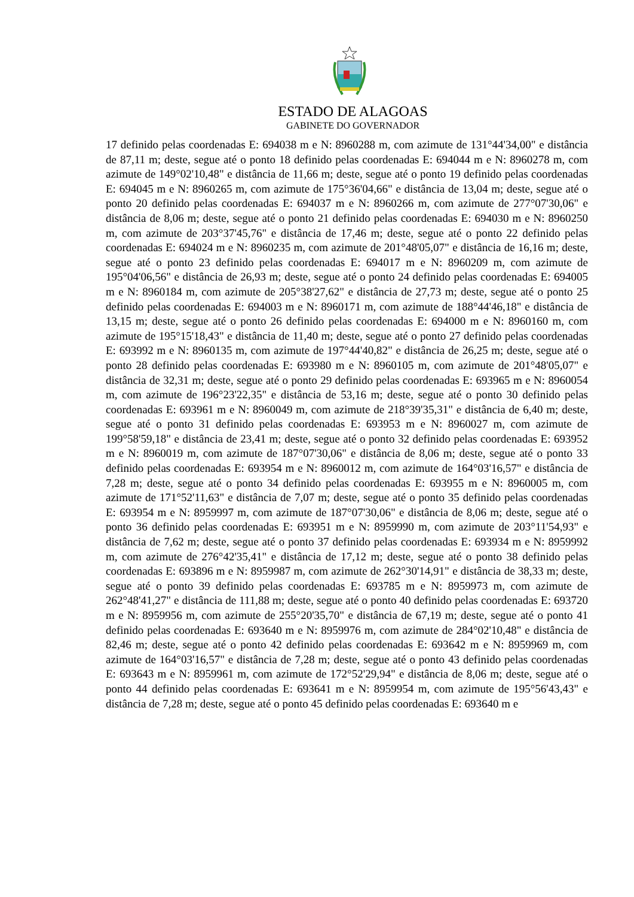ESTADO DE ALAGOAS
GABINETE DO GOVERNADOR
17 definido pelas coordenadas E: 694038 m e N: 8960288 m, com azimute de 131°44'34,00" e distância de 87,11 m; deste, segue até o ponto 18 definido pelas coordenadas E: 694044 m e N: 8960278 m, com azimute de 149°02'10,48" e distância de 11,66 m; deste, segue até o ponto 19 definido pelas coordenadas E: 694045 m e N: 8960265 m, com azimute de 175°36'04,66" e distância de 13,04 m; deste, segue até o ponto 20 definido pelas coordenadas E: 694037 m e N: 8960266 m, com azimute de 277°07'30,06" e distância de 8,06 m; deste, segue até o ponto 21 definido pelas coordenadas E: 694030 m e N: 8960250 m, com azimute de 203°37'45,76" e distância de 17,46 m; deste, segue até o ponto 22 definido pelas coordenadas E: 694024 m e N: 8960235 m, com azimute de 201°48'05,07" e distância de 16,16 m; deste, segue até o ponto 23 definido pelas coordenadas E: 694017 m e N: 8960209 m, com azimute de 195°04'06,56" e distância de 26,93 m; deste, segue até o ponto 24 definido pelas coordenadas E: 694005 m e N: 8960184 m, com azimute de 205°38'27,62" e distância de 27,73 m; deste, segue até o ponto 25 definido pelas coordenadas E: 694003 m e N: 8960171 m, com azimute de 188°44'46,18" e distância de 13,15 m; deste, segue até o ponto 26 definido pelas coordenadas E: 694000 m e N: 8960160 m, com azimute de 195°15'18,43" e distância de 11,40 m; deste, segue até o ponto 27 definido pelas coordenadas E: 693992 m e N: 8960135 m, com azimute de 197°44'40,82" e distância de 26,25 m; deste, segue até o ponto 28 definido pelas coordenadas E: 693980 m e N: 8960105 m, com azimute de 201°48'05,07" e distância de 32,31 m; deste, segue até o ponto 29 definido pelas coordenadas E: 693965 m e N: 8960054 m, com azimute de 196°23'22,35" e distância de 53,16 m; deste, segue até o ponto 30 definido pelas coordenadas E: 693961 m e N: 8960049 m, com azimute de 218°39'35,31" e distância de 6,40 m; deste, segue até o ponto 31 definido pelas coordenadas E: 693953 m e N: 8960027 m, com azimute de 199°58'59,18" e distância de 23,41 m; deste, segue até o ponto 32 definido pelas coordenadas E: 693952 m e N: 8960019 m, com azimute de 187°07'30,06" e distância de 8,06 m; deste, segue até o ponto 33 definido pelas coordenadas E: 693954 m e N: 8960012 m, com azimute de 164°03'16,57" e distância de 7,28 m; deste, segue até o ponto 34 definido pelas coordenadas E: 693955 m e N: 8960005 m, com azimute de 171°52'11,63" e distância de 7,07 m; deste, segue até o ponto 35 definido pelas coordenadas E: 693954 m e N: 8959997 m, com azimute de 187°07'30,06" e distância de 8,06 m; deste, segue até o ponto 36 definido pelas coordenadas E: 693951 m e N: 8959990 m, com azimute de 203°11'54,93" e distância de 7,62 m; deste, segue até o ponto 37 definido pelas coordenadas E: 693934 m e N: 8959992 m, com azimute de 276°42'35,41" e distância de 17,12 m; deste, segue até o ponto 38 definido pelas coordenadas E: 693896 m e N: 8959987 m, com azimute de 262°30'14,91" e distância de 38,33 m; deste, segue até o ponto 39 definido pelas coordenadas E: 693785 m e N: 8959973 m, com azimute de 262°48'41,27" e distância de 111,88 m; deste, segue até o ponto 40 definido pelas coordenadas E: 693720 m e N: 8959956 m, com azimute de 255°20'35,70" e distância de 67,19 m; deste, segue até o ponto 41 definido pelas coordenadas E: 693640 m e N: 8959976 m, com azimute de 284°02'10,48" e distância de 82,46 m; deste, segue até o ponto 42 definido pelas coordenadas E: 693642 m e N: 8959969 m, com azimute de 164°03'16,57" e distância de 7,28 m; deste, segue até o ponto 43 definido pelas coordenadas E: 693643 m e N: 8959961 m, com azimute de 172°52'29,94" e distância de 8,06 m; deste, segue até o ponto 44 definido pelas coordenadas E: 693641 m e N: 8959954 m, com azimute de 195°56'43,43" e distância de 7,28 m; deste, segue até o ponto 45 definido pelas coordenadas E: 693640 m e